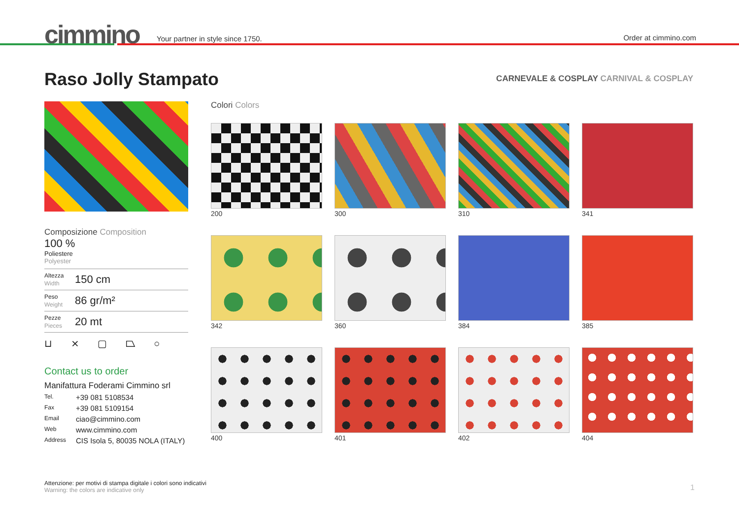cimmino
Your partner in style since 1750.
Order at cimmino.com
Raso Jolly Stampato
CARNEVALE & COSPLAY CARNIVAL & COSPLAY
Composizione Composition
100 %
Poliestere
Polyester
Altezza
Width
150 cm
Peso
Weight
86 gr/m²
Pezze
Pieces
20 mt
⊔ ⨯ ▢ ⏢ ○
Contact us to order
Manifattura Foderami Cimmino srl
Tel. +39 081 5108534
Fax +39 081 5109154
Email ciao@cimmino.com
Web www.cimmino.com
Address CIS Isola 5, 80035 NOLA (ITALY)
Colori Colors
200
300
310
341
342
360
384
385
400
401
402
404
Attenzione: per motivi di stampa digitale i colori sono indicativi
Warning: the colors are indicative only
1